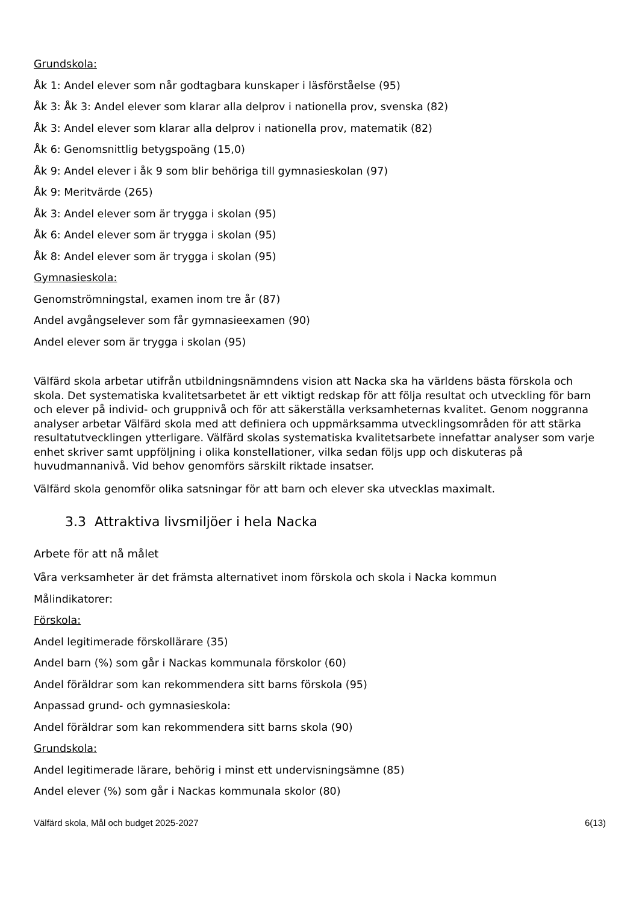Grundskola:
Åk 1: Andel elever som når godtagbara kunskaper i läsförståelse (95)
Åk 3: Åk 3: Andel elever som klarar alla delprov i nationella prov, svenska (82)
Åk 3: Andel elever som klarar alla delprov i nationella prov, matematik (82)
Åk 6: Genomsnittlig betygspoäng (15,0)
Åk 9: Andel elever i åk 9 som blir behöriga till gymnasieskolan (97)
Åk 9: Meritvärde (265)
Åk 3: Andel elever som är trygga i skolan (95)
Åk 6: Andel elever som är trygga i skolan (95)
Åk 8: Andel elever som är trygga i skolan (95)
Gymnasieskola:
Genomströmningstal, examen inom tre år (87)
Andel avgångselever som får gymnasieexamen (90)
Andel elever som är trygga i skolan (95)
Välfärd skola arbetar utifrån utbildningsnämndens vision att Nacka ska ha världens bästa förskola och skola. Det systematiska kvalitetsarbetet är ett viktigt redskap för att följa resultat och utveckling för barn och elever på individ- och gruppnivå och för att säkerställa verksamheternas kvalitet. Genom noggranna analyser arbetar Välfärd skola med att definiera och uppmärksamma utvecklingsområden för att stärka resultatutvecklingen ytterligare. Välfärd skolas systematiska kvalitetsarbete innefattar analyser som varje enhet skriver samt uppföljning i olika konstellationer, vilka sedan följs upp och diskuteras på huvudmannanivå. Vid behov genomförs särskilt riktade insatser.
Välfärd skola genomför olika satsningar för att barn och elever ska utvecklas maximalt.
3.3 Attraktiva livsmiljöer i hela Nacka
Arbete för att nå målet
Våra verksamheter är det främsta alternativet inom förskola och skola i Nacka kommun
Målindikatorer:
Förskola:
Andel legitimerade förskollärare (35)
Andel barn (%) som går i Nackas kommunala förskolor (60)
Andel föräldrar som kan rekommendera sitt barns förskola (95)
Anpassad grund- och gymnasieskola:
Andel föräldrar som kan rekommendera sitt barns skola (90)
Grundskola:
Andel legitimerade lärare, behörig i minst ett undervisningsämne (85)
Andel elever (%) som går i Nackas kommunala skolor (80)
Välfärd skola, Mål och budget 2025-2027 6(13)